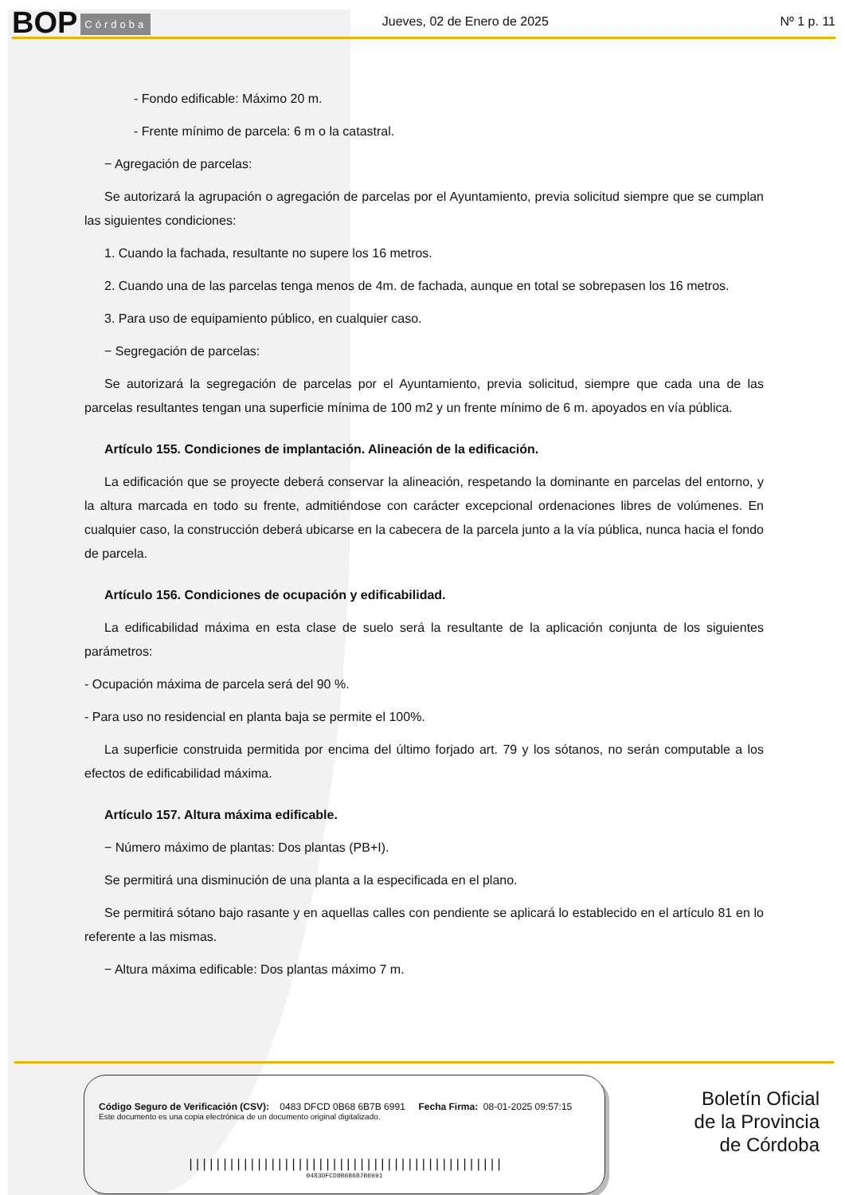BOP Córdoba
Jueves, 02 de Enero de 2025 Nº 1 p. 11
- Fondo edificable: Máximo 20 m.
- Frente mínimo de parcela: 6 m o la catastral.
− Agregación de parcelas:
Se autorizará la agrupación o agregación de parcelas por el Ayuntamiento, previa solicitud siempre que se cumplan las siguientes condiciones:
1. Cuando la fachada, resultante no supere los 16 metros.
2. Cuando una de las parcelas tenga menos de 4m. de fachada, aunque en total se sobrepasen los 16 metros.
3. Para uso de equipamiento público, en cualquier caso.
− Segregación de parcelas:
Se autorizará la segregación de parcelas por el Ayuntamiento, previa solicitud, siempre que cada una de las parcelas resultantes tengan una superficie mínima de 100 m2 y un frente mínimo de 6 m. apoyados en vía pública.
Artículo 155. Condiciones de implantación. Alineación de la edificación.
La edificación que se proyecte deberá conservar la alineación, respetando la dominante en parcelas del entorno, y la altura marcada en todo su frente, admitiéndose con carácter excepcional ordenaciones libres de volúmenes. En cualquier caso, la construcción deberá ubicarse en la cabecera de la parcela junto a la vía pública, nunca hacia el fondo de parcela.
Artículo 156. Condiciones de ocupación y edificabilidad.
La edificabilidad máxima en esta clase de suelo será la resultante de la aplicación conjunta de los siguientes parámetros:
- Ocupación máxima de parcela será del 90 %.
- Para uso no residencial en planta baja se permite el 100%.
La superficie construida permitida por encima del último forjado art. 79 y los sótanos, no serán computable a los efectos de edificabilidad máxima.
Artículo 157. Altura máxima edificable.
− Número máximo de plantas: Dos plantas (PB+I).
Se permitirá una disminución de una planta a la especificada en el plano.
Se permitirá sótano bajo rasante y en aquellas calles con pendiente se aplicará lo establecido en el artículo 81 en lo referente a las mismas.
− Altura máxima edificable: Dos plantas máximo 7 m.
Código Seguro de Verificación (CSV): 0483 DFCD 0B68 6B7B 6991 Fecha Firma: 08-01-2025 09:57:15
Este documento es una copia electrónica de un documento original digitalizado.
||||||||||||||||||||||||||||||||||||||||||||||
0483DFCD0B686B7B6991
Boletín Oficial
de la Provincia
de Córdoba